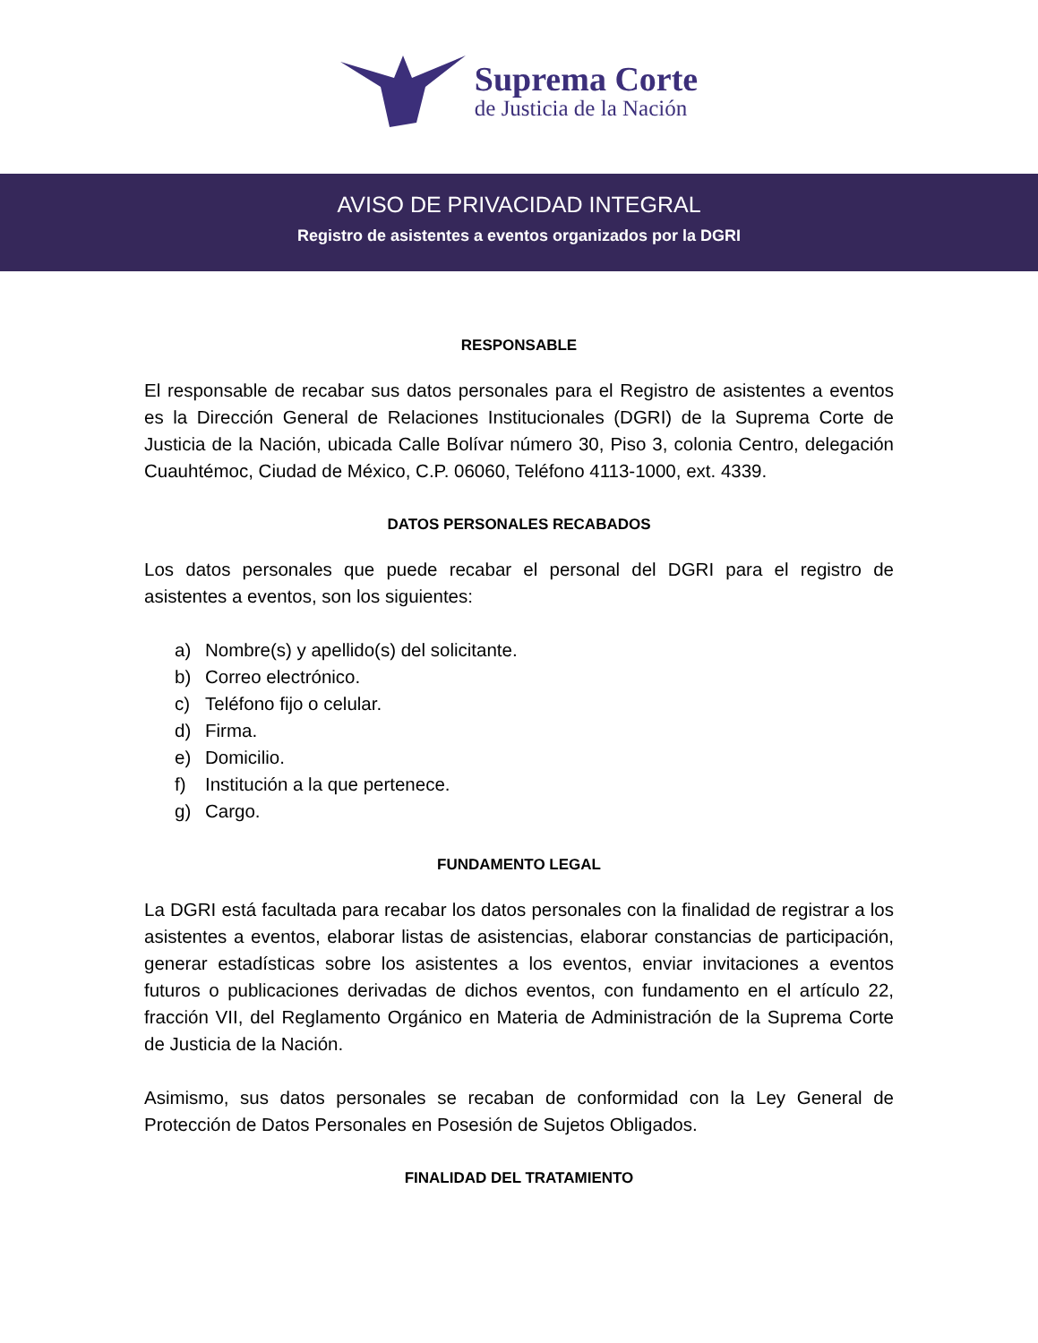Suprema Corte
de Justicia de la Nación
AVISO DE PRIVACIDAD INTEGRAL
Registro de asistentes a eventos organizados por la DGRI
RESPONSABLE
El responsable de recabar sus datos personales para el Registro de asistentes a eventos es la Dirección General de Relaciones Institucionales (DGRI) de la Suprema Corte de Justicia de la Nación, ubicada Calle Bolívar número 30, Piso 3, colonia Centro, delegación Cuauhtémoc, Ciudad de México, C.P. 06060, Teléfono 4113-1000, ext. 4339.
DATOS PERSONALES RECABADOS
Los datos personales que puede recabar el personal del DGRI para el registro de asistentes a eventos, son los siguientes:
a) Nombre(s) y apellido(s) del solicitante.
b) Correo electrónico.
c) Teléfono fijo o celular.
d) Firma.
e) Domicilio.
f) Institución a la que pertenece.
g) Cargo.
FUNDAMENTO LEGAL
La DGRI está facultada para recabar los datos personales con la finalidad de registrar a los asistentes a eventos, elaborar listas de asistencias, elaborar constancias de participación, generar estadísticas sobre los asistentes a los eventos, enviar invitaciones a eventos futuros o publicaciones derivadas de dichos eventos, con fundamento en el artículo 22, fracción VII, del Reglamento Orgánico en Materia de Administración de la Suprema Corte de Justicia de la Nación.
Asimismo, sus datos personales se recaban de conformidad con la Ley General de Protección de Datos Personales en Posesión de Sujetos Obligados.
FINALIDAD DEL TRATAMIENTO